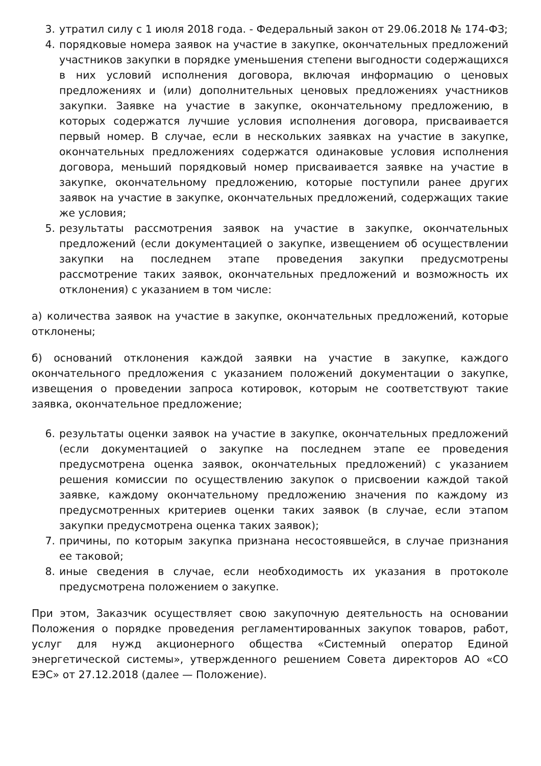3. утратил силу с 1 июля 2018 года. - Федеральный закон от 29.06.2018 № 174-ФЗ;
4. порядковые номера заявок на участие в закупке, окончательных предложений участников закупки в порядке уменьшения степени выгодности содержащихся в них условий исполнения договора, включая информацию о ценовых предложениях и (или) дополнительных ценовых предложениях участников закупки. Заявке на участие в закупке, окончательному предложению, в которых содержатся лучшие условия исполнения договора, присваивается первый номер. В случае, если в нескольких заявках на участие в закупке, окончательных предложениях содержатся одинаковые условия исполнения договора, меньший порядковый номер присваивается заявке на участие в закупке, окончательному предложению, которые поступили ранее других заявок на участие в закупке, окончательных предложений, содержащих такие же условия;
5. результаты рассмотрения заявок на участие в закупке, окончательных предложений (если документацией о закупке, извещением об осуществлении закупки на последнем этапе проведения закупки предусмотрены рассмотрение таких заявок, окончательных предложений и возможность их отклонения) с указанием в том числе:
а) количества заявок на участие в закупке, окончательных предложений, которые отклонены;
б) оснований отклонения каждой заявки на участие в закупке, каждого окончательного предложения с указанием положений документации о закупке, извещения о проведении запроса котировок, которым не соответствуют такие заявка, окончательное предложение;
6. результаты оценки заявок на участие в закупке, окончательных предложений (если документацией о закупке на последнем этапе ее проведения предусмотрена оценка заявок, окончательных предложений) с указанием решения комиссии по осуществлению закупок о присвоении каждой такой заявке, каждому окончательному предложению значения по каждому из предусмотренных критериев оценки таких заявок (в случае, если этапом закупки предусмотрена оценка таких заявок);
7. причины, по которым закупка признана несостоявшейся, в случае признания ее таковой;
8. иные сведения в случае, если необходимость их указания в протоколе предусмотрена положением о закупке.
При этом, Заказчик осуществляет свою закупочную деятельность на основании Положения о порядке проведения регламентированных закупок товаров, работ, услуг для нужд акционерного общества «Системный оператор Единой энергетической системы», утвержденного решением Совета директоров АО «СО ЕЭС» от 27.12.2018 (далее — Положение).